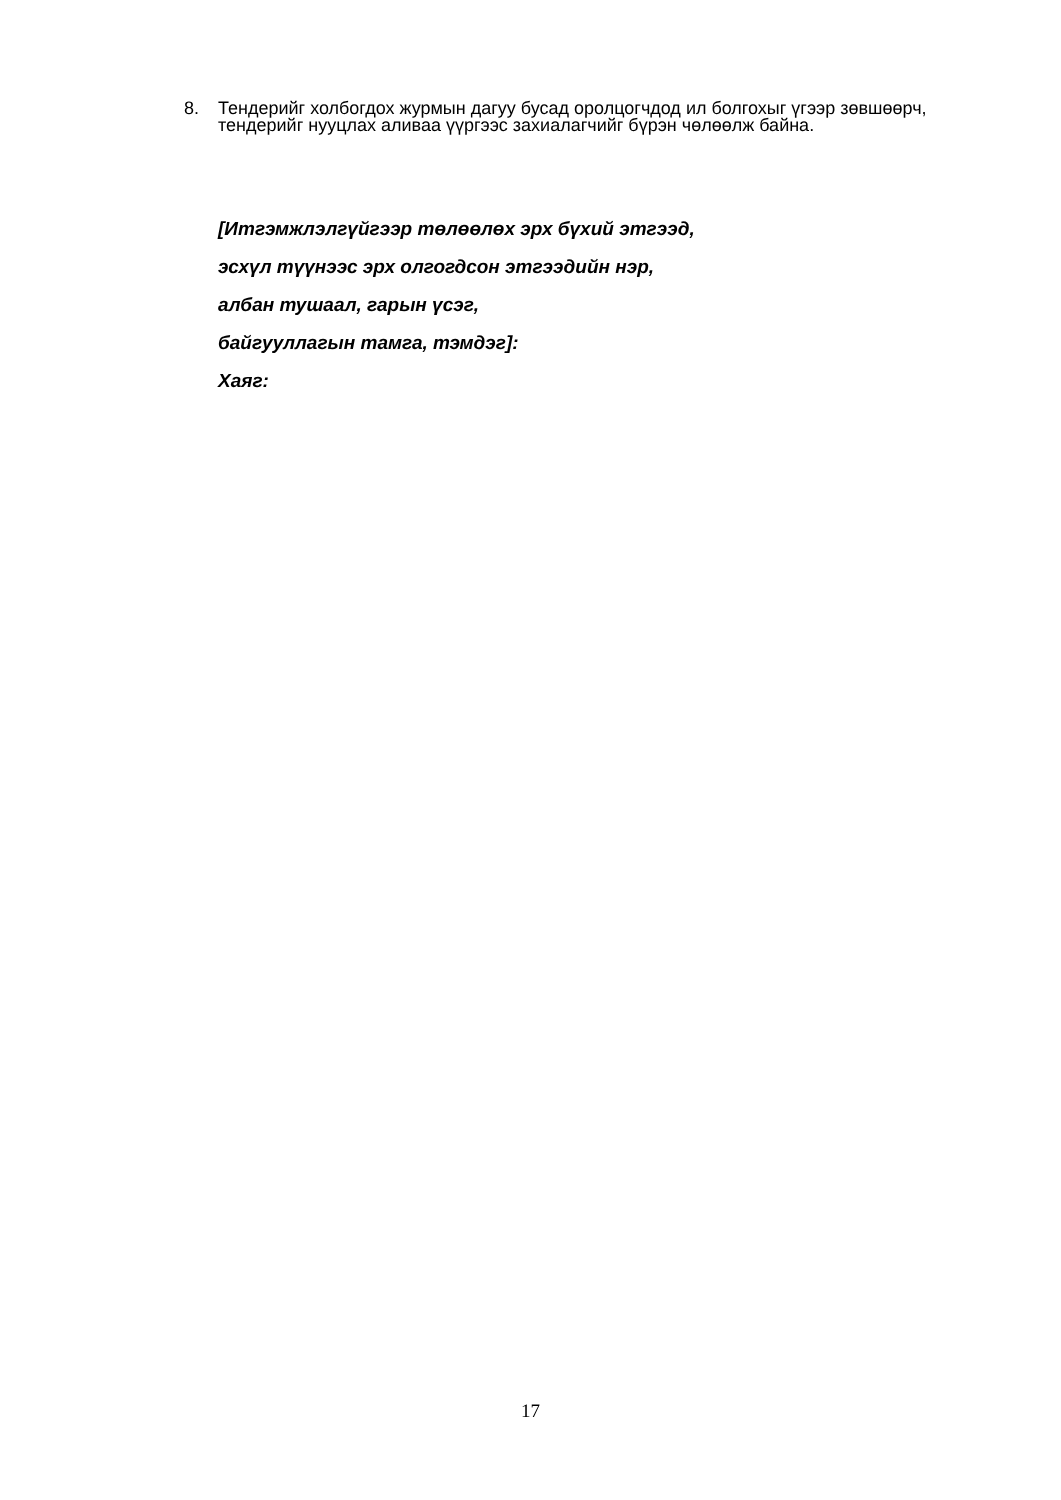8. Тендерийг холбогдох журмын дагуу бусад оролцогчдод ил болгохыг үгээр зөвшөөрч, тендерийг нууцлах аливаа үүргээс захиалагчийг бүрэн чөлөөлж байна.
[Итгэмжлэлгүйгээр төлөөлөх эрх бүхий этгээд,
эсхүл түүнээс эрх олгогдсон этгээдийн нэр,
албан тушаал, гарын үсэг,
байгууллагын тамга, тэмдэг]:
Хаяг:
17